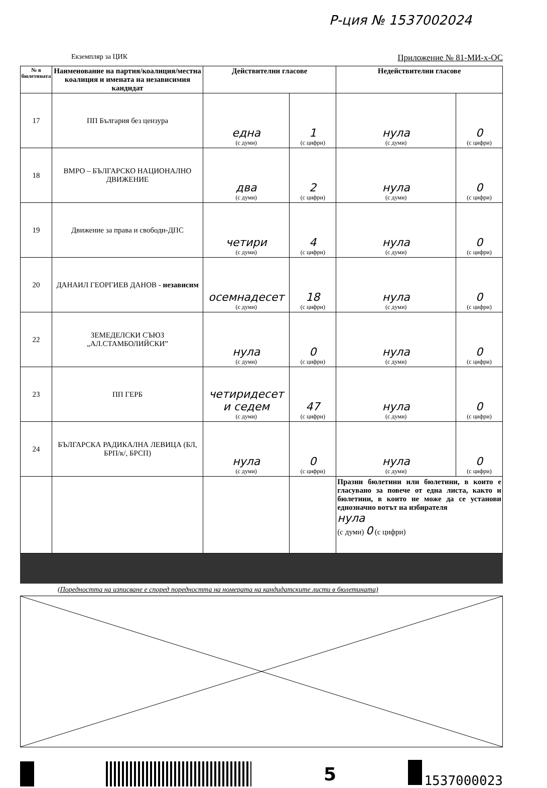Р-ция № 1537002024
Екземпляр за ЦИК Приложение № 81-МИ-х-ОС
| № в бюлетината | Наименование на партия/коалиция/местна коалиция и имената на независимия кандидат | Действителни гласове | | Недействителни гласове | |
| --- | --- | --- | --- | --- | --- |
| 17 | ПП България без цензура | една (с думи) | 1 (с цифри) | нула (с думи) | 0 (с цифри) |
| 18 | ВМРО – БЪЛГАРСКО НАЦИОНАЛНО ДВИЖЕНИЕ | два (с думи) | 2 (с цифри) | нула (с думи) | 0 (с цифри) |
| 19 | Движение за права и свободи-ДПС | четири (с думи) | 4 (с цифри) | нула (с думи) | 0 (с цифри) |
| 20 | ДАНАИЛ ГЕОРГИЕВ ДАНОВ - независим | осемнадесет (с думи) | 18 (с цифри) | нула (с думи) | 0 (с цифри) |
| 22 | ЗЕМЕДЕЛСКИ СЪЮЗ „АЛ.СТАМБОЛИЙСКИ” | нула (с думи) | 0 (с цифри) | нула (с думи) | 0 (с цифри) |
| 23 | ПП ГЕРБ | четиридесет и седем (с думи) | 47 (с цифри) | нула (с думи) | 0 (с цифри) |
| 24 | БЪЛГАРСКА РАДИКАЛНА ЛЕВИЦА (БЛ, БРП/к/, БРСП) | нула (с думи) | 0 (с цифри) | нула (с думи) | 0 (с цифри) |
| | | | | Празни бюлетини или бюлетини, в които е гласувано за повече от една листа, както и бюлетини, в които не може да се установи еднозначно вотът на избирателя нула (с думи) 0 (с цифри) | |
(Поредността на изписване е според поредността на номерата на кандидатските листи в бюлетината)
5 1537000023